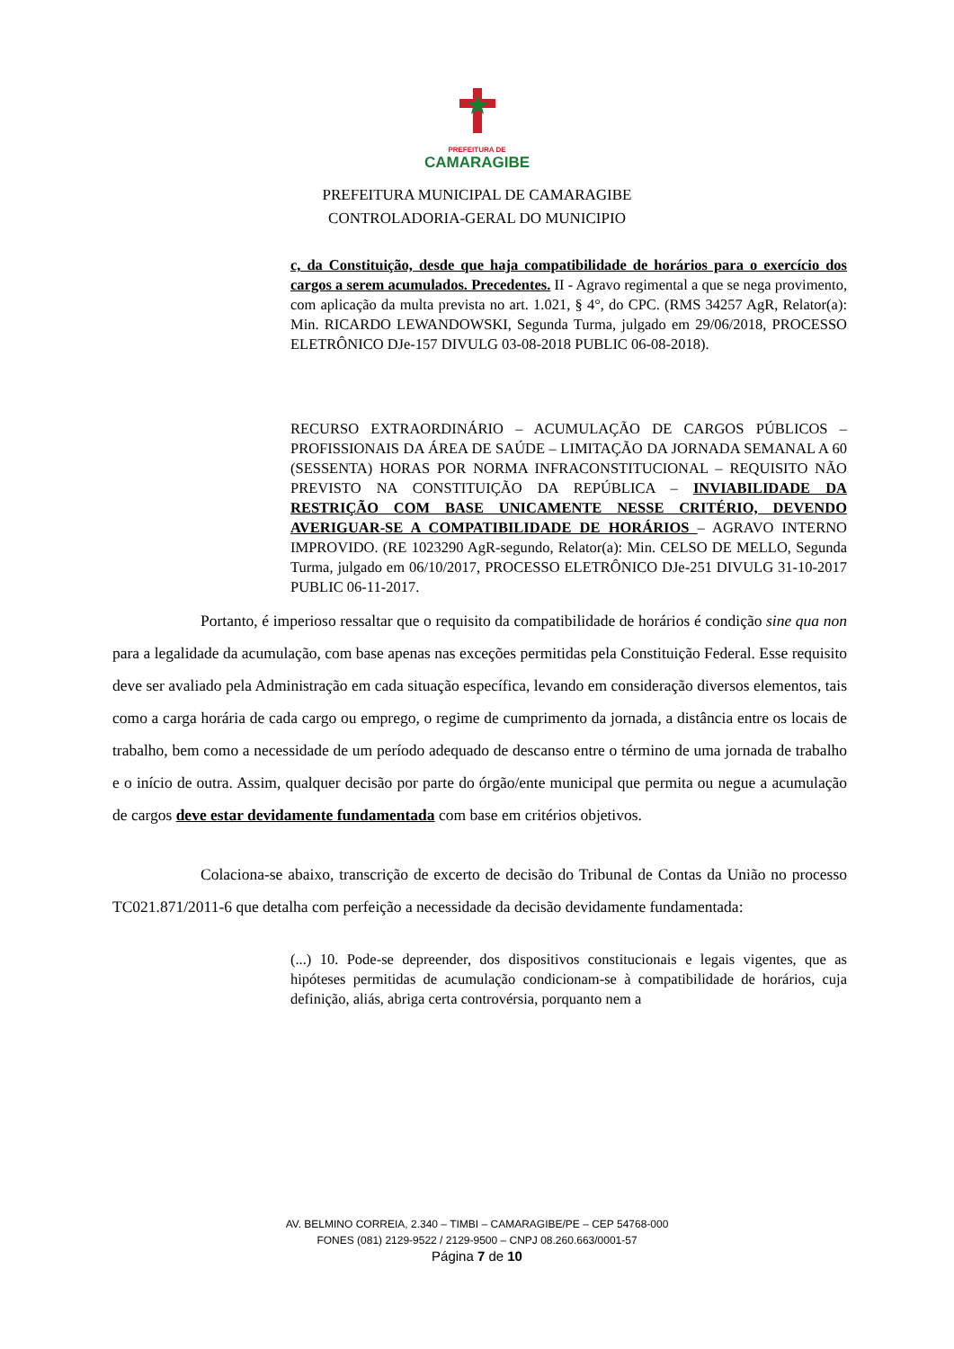PREFEITURA DE
CAMARAGIBE
PREFEITURA MUNICIPAL DE CAMARAGIBE
CONTROLADORIA-GERAL DO MUNICIPIO
c, da Constituição, desde que haja compatibilidade de horários para o exercício dos cargos a serem acumulados. Precedentes. II - Agravo regimental a que se nega provimento, com aplicação da multa prevista no art. 1.021, § 4°, do CPC. (RMS 34257 AgR, Relator(a): Min. RICARDO LEWANDOWSKI, Segunda Turma, julgado em 29/06/2018, PROCESSO ELETRÔNICO DJe-157 DIVULG 03-08-2018 PUBLIC 06-08-2018).
RECURSO EXTRAORDINÁRIO – ACUMULAÇÃO DE CARGOS PÚBLICOS – PROFISSIONAIS DA ÁREA DE SAÚDE – LIMITAÇÃO DA JORNADA SEMANAL A 60 (SESSENTA) HORAS POR NORMA INFRACONSTITUCIONAL – REQUISITO NÃO PREVISTO NA CONSTITUIÇÃO DA REPÚBLICA – INVIABILIDADE DA RESTRIÇÃO COM BASE UNICAMENTE NESSE CRITÉRIO, DEVENDO AVERIGUAR-SE A COMPATIBILIDADE DE HORÁRIOS – AGRAVO INTERNO IMPROVIDO. (RE 1023290 AgR-segundo, Relator(a): Min. CELSO DE MELLO, Segunda Turma, julgado em 06/10/2017, PROCESSO ELETRÔNICO DJe-251 DIVULG 31-10-2017 PUBLIC 06-11-2017.
Portanto, é imperioso ressaltar que o requisito da compatibilidade de horários é condição sine qua non para a legalidade da acumulação, com base apenas nas exceções permitidas pela Constituição Federal. Esse requisito deve ser avaliado pela Administração em cada situação específica, levando em consideração diversos elementos, tais como a carga horária de cada cargo ou emprego, o regime de cumprimento da jornada, a distância entre os locais de trabalho, bem como a necessidade de um período adequado de descanso entre o término de uma jornada de trabalho e o início de outra. Assim, qualquer decisão por parte do órgão/ente municipal que permita ou negue a acumulação de cargos deve estar devidamente fundamentada com base em critérios objetivos.
Colaciona-se abaixo, transcrição de excerto de decisão do Tribunal de Contas da União no processo TC021.871/2011-6 que detalha com perfeição a necessidade da decisão devidamente fundamentada:
(...) 10. Pode-se depreender, dos dispositivos constitucionais e legais vigentes, que as hipóteses permitidas de acumulação condicionam-se à compatibilidade de horários, cuja definição, aliás, abriga certa controvérsia, porquanto nem a
AV. BELMINO CORREIA, 2.340 – TIMBI – CAMARAGIBE/PE – CEP 54768-000
FONES (081) 2129-9522 / 2129-9500 – CNPJ 08.260.663/0001-57
Página 7 de 10